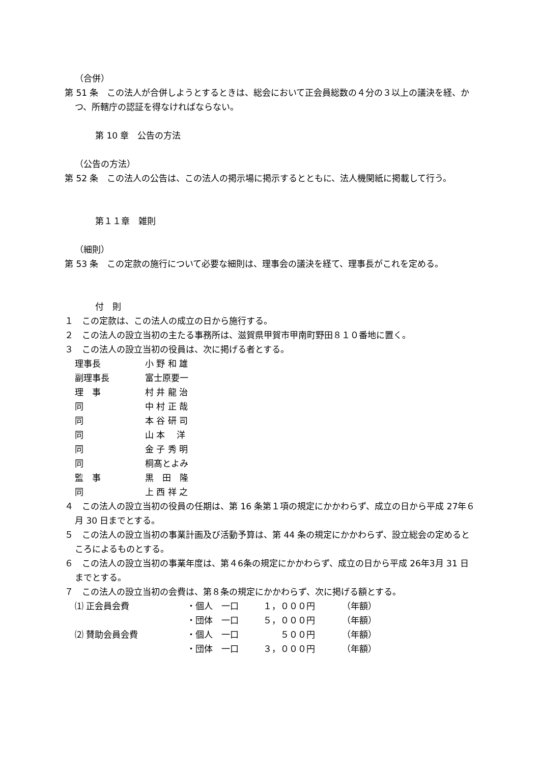（合併）
第 51 条　この法人が合併しようとするときは、総会において正会員総数の４分の３以上の議決を経、かつ、所轄庁の認証を得なければならない。
第 10 章　公告の方法
（公告の方法）
第 52 条　この法人の公告は、この法人の掲示場に掲示するとともに、法人機関紙に掲載して行う。
第１１章　雑則
（細則）
第 53 条　この定款の施行について必要な細則は、理事会の議決を経て、理事長がこれを定める。
付　則
１　この定款は、この法人の成立の日から施行する。
２　この法人の設立当初の主たる事務所は、滋賀県甲賀市甲南町野田８１０番地に置く。
３　この法人の設立当初の役員は、次に掲げる者とする。
| 理事長 | 小 野 和 雄 |
| 副理事長 | 富士原要一 |
| 理 事 | 村 井 龍 治 |
| 同 | 中 村 正 哉 |
| 同 | 本 谷 研 司 |
| 同 | 山 本 洋 |
| 同 | 金 子 秀 明 |
| 同 | 桐髙とよみ |
| 監 事 | 黒 田 隆 |
| 同 | 上 西 祥 之 |
４　この法人の設立当初の役員の任期は、第 16 条第１項の規定にかかわらず、成立の日から平成 27年６月 30 日までとする。
５　この法人の設立当初の事業計画及び活動予算は、第 44 条の規定にかかわらず、設立総会の定めるところによるものとする。
６　この法人の設立当初の事業年度は、第４6条の規定にかかわらず、成立の日から平成 26年3月 31 日までとする。
７　この法人の設立当初の会費は、第８条の規定にかかわらず、次に掲げる額とする。
| ⑴ 正会員会費 | ・個人 一口 | １，０００円 | （年額） |
| | ・団体 一口 | ５，０００円 | （年額） |
| ⑵ 賛助会員会費 | ・個人 一口 | ５００円 | （年額） |
| | ・団体 一口 | ３，０００円 | （年額） |